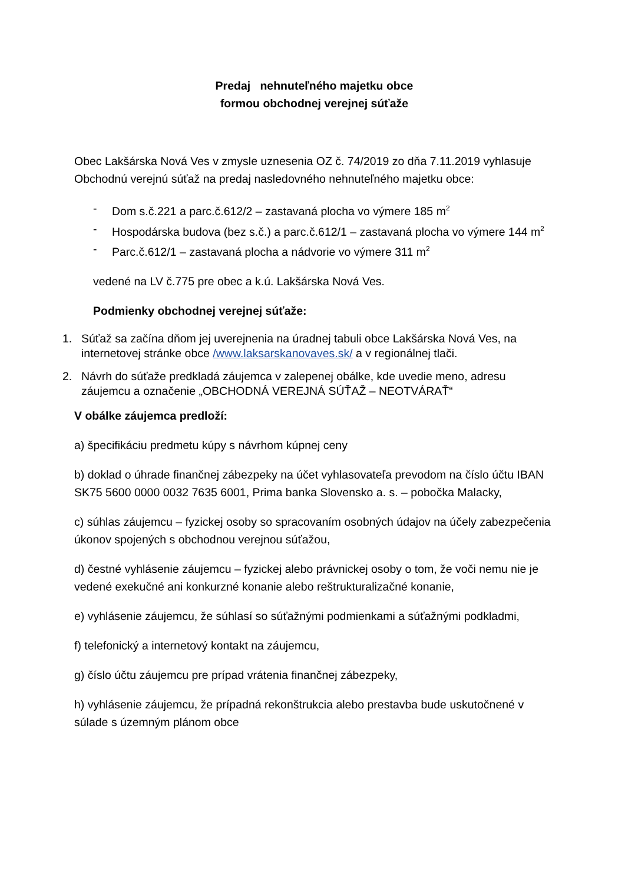Predaj nehnuteľného majetku obce
formou obchodnej verejnej súťaže
Obec Lakšárska Nová Ves v zmysle uznesenia OZ č. 74/2019 zo dňa 7.11.2019 vyhlasuje Obchodnú verejnú súťaž na predaj nasledovného nehnuteľného majetku obce:
- Dom s.č.221 a parc.č.612/2 – zastavaná plocha vo výmere 185 m<sup>2</sup>
- Hospodárska budova (bez s.č.) a parc.č.612/1 – zastavaná plocha vo výmere 144 m<sup>2</sup>
- Parc.č.612/1 – zastavaná plocha a nádvorie vo výmere 311 m<sup>2</sup>
vedené na LV č.775 pre obec a k.ú. Lakšárska Nová Ves.
Podmienky obchodnej verejnej súťaže:
1. Súťaž sa začína dňom jej uverejnenia na úradnej tabuli obce Lakšárska Nová Ves, na internetovej stránke obce /www.laksarskanovaves.sk/ a v regionálnej tlači.
2. Návrh do súťaže predkladá záujemca v zalepenej obálke, kde uvedie meno, adresu záujemcu a označenie „OBCHODNÁ VEREJNÁ SÚŤAŽ – NEOTVÁRAŤ“
V obálke záujemca predloží:
a) špecifikáciu predmetu kúpy s návrhom kúpnej ceny
b) doklad o úhrade finančnej zábezpeky na účet vyhlasovateľa prevodom na číslo účtu IBAN SK75 5600 0000 0032 7635 6001, Prima banka Slovensko a. s. – pobočka Malacky,
c) súhlas záujemcu – fyzickej osoby so spracovaním osobných údajov na účely zabezpečenia úkonov spojených s obchodnou verejnou súťažou,
d) čestné vyhlásenie záujemcu – fyzickej alebo právnickej osoby o tom, že voči nemu nie je vedené exekučné ani konkurzné konanie alebo reštrukturalizačné konanie,
e) vyhlásenie záujemcu, že súhlasí so súťažnými podmienkami a súťažnými podkladmi,
f) telefonický a internetový kontakt na záujemcu,
g) číslo účtu záujemcu pre prípad vrátenia finančnej zábezpeky,
h) vyhlásenie záujemcu, že prípadná rekonštrukcia alebo prestavba bude uskutočnené v súlade s územným plánom obce